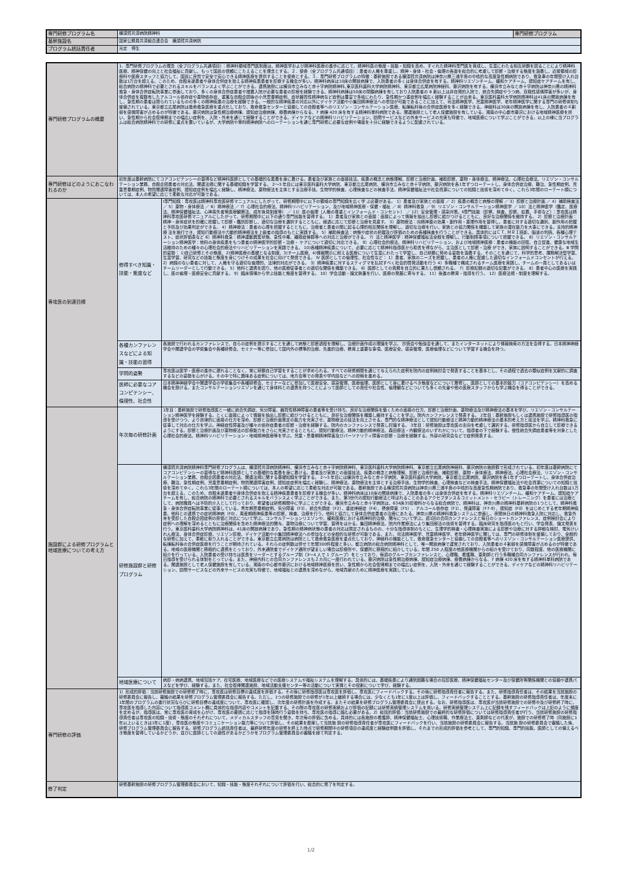| 専門研修プログラム名 | 横須賀共済病院精神科 | 専門研修プログラム |
| 基幹施設名 | 国家公務員共済組合連合会 横須賀共済病院 | |
| プログラム統括責任者 | 光定 博生 | |
| 専門研修プログラムの概要 | 1．専門研修プログラムの理念（全プログラム共通項目）：精神科領域専門医制度は、精神医学および精神科医療の進歩に応じて、精神科医の態度・技能・知識を高め、すぐれた精神科専門医を育成し、生涯にわたる相互研鑽を図ることにより精神科医療、精神保健の向上と社会福祉に貢献し、もって国民の信頼にこたえることを理念とする。２．使命（全プログラム共通項目）：患者の人権を尊重し、精神・身体・社会・倫理の各面を総合的に考慮して診断・治療する態度を涵養し、近接領域の診療科や医療スタッフと協力して、国民に良質で安全で安心できる精神医療を提供することを使命とする。３．専門研修プログラムの特徴：基幹施設である横須賀共済病院は神奈川県三浦半島の中核的な高度急性期病院であり、救急車の年間受け入れ台数は1万台を超える。このため、自殺未遂患者や身体合併症を抱える精神疾患患者を診療する機会が多い。精神科病床は10床の開放病棟で、入院患者の多くは身体合併症を有する。精神科リエゾンチーム、緩和ケアチーム、認知症ケアチームを有し、総合病院の精神科で必要とされるスキルをバランスよく学ぶことができる。連携施設には横浜市立みなと赤十字病院精神科､東京医科歯科大学病院精神科、東京都立広尾病院神経科、藤沢病院を有する。横浜市立みなと赤十字病院は神奈川県の精神科救急・身体合併症転院事業に参画しており、多くの身体合併症患者や措置入院が必要な患者の診療を経験できる。精神科病棟は50床の閉鎖病棟を有しており入院患者の 8 割以上は非自発的入院で、統合失調症やうつ病、双極性感情障害が多いが、身体合併症を複数有したアルコール依存症や薬物依存症、重篤な自殺企図後の小児思春期症例、症状器質性精神病など症例は豊富で多岐にわたり、急性期かつ重症例を幅広く経験することが出来る。東京医科歯科大学病院精神科は41床の開放病棟を有し、急性期の患者は限られているものの多くの精神疾患の治療を経験できる。一般的な精神疾患の対応以外にデイケア活動や小集団精神療法への参加が可能であることに加えて、司法精神医学、児童精神医学、老年精神医学に関する専門の研修体制も整備されている。東京都立広尾病院は救命救急医療を重点化しており、救命救急センターと協働しての自殺者等へのリエゾン・コンサルテーション医療、転棟転科後の合併症医療を多く経験できる。神経科は30床の開放病棟を有し、入院患者の４割弱を感情障害が占めるのが特徴である。藤沢病院は急性期治療病棟、認知症治療病棟、療養病棟からなる、7 病棟 420 床を有する精神科単科病院である。関連施設として老人保健施設を有している。湘南の中心都市藤沢における地域精神医療を担い、急性期から社会復帰期までの幅広い症例を、入院・外来を通じて経験することができる。デイケアなどの精神科リハビリテーション、訪問サービスなどの外来サービスの充実も特徴で、地域医療について学ぶことができる。以上の様に当プログラムは総合病院精神科での研修に重点を置いているが、大学病院や単科精神病院へのローテーションを通じ専門研修に必要な症例や場面を十分に経験できるように配慮されている。 | |
| 専門研修はどのようにおこなわれるのか | 初年度は基幹病院にてコアコンピテンシーの習得など精神科医師としての基礎的な素養を身に着ける。患者及び家族との面接技法、疾患の概念と病態理解、診断と治療計画、補助診断、薬物・身体療法、精神療法、心理社会療法、リエゾン・コンサルテーション業務、自殺企図患者の対応法、関連法規に関する基礎知識を学習する。 2～3 年目には東京医科歯科大学病院、東京都立広尾病院、横浜市立みなと赤十字病院、藤沢病院を各1年ずつローテートし、身体合併症治療、難治、急性期症例、児童思春期症例、物質関連障害症例、認知症症例を幅広く経験し、精神療法、薬物療法を主体とする治療手技、生物学的検査、心理検査などの検査手法、精神保健福祉法や社会資源についての知識と技術を深めてゆく。これら3年間のローテート順については、本人の希望に応じて柔軟な対応が可能である。 | |
| 専攻医の到達目標 | 修得すべき知識・技能・態度など | Ⅰ専門知識：専攻医は精神科専攻医研修マニュアルにしたがって、研修期間中に以下の領域の専門知識を広く学 ぶ必要がある。 1）患者及び家族との面接 ／ 2）疾患の概念と病態の理解 ／ 3）診断と治療計画 ／ 4）補助検査法 ／ 5）薬物・身体療法 ／ 6）精神療法 ／ 7）心理社会的療法、精神科リハビリテーション、及び地域精神医療・保健・福祉 ／ 8）精神科救急 ／ 9）リエゾン・コンサルテーション精神医学 ／ 10）法と精神医学（鑑定、医療法、精神保健福祉法、心神喪失者等医療観察法、成年後見制度等） ／ 11）医の倫理（人権の尊重とインフォームド・コンセント） ／ 12）安全管理・感染対策。Ⅱ専門技能（診察、検査、診断、処置、手術など）：専攻医は精神科専攻医研修マニュアルにしたがって、研修期間中に以下の通り専門技能を習得する。 1）患者及び家族との面接：面接によって情報を抽出し診断に結びつけるとともに、良好な治療関係を維持する。 2）診断と治療計画：精神・身体症状を的確に把握して診断・鑑別診断し、適切な治療を選択するとともに、経過に応じて診断と治療を見直す。 3）薬物療法：向精神薬の効果・副作用・薬理作用を習得し、患者に対する適切な選択、副作用の把握と予防及び効果判定ができる。 4）精神療法：患者の心理を把握するとともに、治療者と患者の間に起る心理的相互関係を理解し、適切な治療を行い、家族との協力関係を構築して家族の潜在能力を大事にできる。支持的精神療 法を施行でき、認知行動療法や力動的精神療法を上級者の指導のもとに実践する。 5）補助検査法：病態や症状の把握及び評価のための各種検査を行うことができる。具体的にはＣＴ, ＭＲＩ読影、脳波の判読、各種心理テスト、症状評価表など 6）精神科救急：精神運動興奮状態、急性中毒、離脱症候群等への対応と治療ができる。 7）法と精神医学：精神保健福祉法全般を理解し、行動制限事項について把握できる。 8）リエゾン・コンサルテーション精神医学：他科の身体疾患をもつ患者の精神医学的診断・治療・ ケアについて適切に対応できる。 9）心理社会的療法、精神科リハビリテーション、および地域精神医療：患者の機能の回復、自立促進、健康な地域生活維持のための種々の心理社会的療法やリハビリテーションを実践できる。 10)各種精神疾患について、必要に応じて精神科指導医から助言を得ながら、主治医として診断・治療 ができ、家族に説明することができる。Ⅲ 学問的姿勢： 1)自己研修とその態度、2)精神医療の基礎となる制度、3)チーム医療、4)情報開示に耐える医療について生涯にわたって学習し、自己研鑽に努める姿勢を涵養する。そのことを通じて、科学的思考、課題解決型学習、生涯学習、研究などの技能と態度を身につけその成果を社会に向けて発信できる。 Ⅳ 医師としての倫理性、社会性など： 1）患者、家族のニーズを把握し、患者の人権に配慮した適切なインフォームドコンセントが行える。 2）病識のない患者に対して、人権を守る適切な倫理的、法律的対応ができる。 3）精神疾患に対するスティグマを払拭すべく社会的啓発活動を行う 4）多職種で構成されるチーム医療を実践し、チームの一員としてあるいはチームリーダーとして行動できる。 5）他科と連携を図り、他の医療従事者との適切な関係を構築できる。 6）医師としての責務を自立的に果たし信頼される。 7）診療記録の適切な記載ができる。 8）患者中心の医療を実践し、医の倫理・医療安全に貢献する。 9）臨床現場から学ぶ技能と態度を習得する。 10）学会活動・論文執筆を行い、医療の発展に寄与する。 11）後進の教育・指導を行う。 12）医療法規・制度を理解する。 |
| | 各種カンファレンスなどによる知識・技能の習得 | 各施設で行われるカンファレンスで、自らの症例を提示することを通して病態と診断過程を理解し、治療計画作成の理論を学ぶ。 抄読会や勉強会を通して、またインターネットにより情報検索の方法を会得する。日本精神神経学会や関連学会の学術集会や各種研修会、セミナー等に参加して国内外の標準的治療、先進的治療、教育上重要な事項、医療安全、感染管理、医療倫理などについて学習する機会を持つ。 |
| | 学問的姿勢 | 専攻医は医学・医療の進歩に遅れることなく、常に研鑽自己学習をすることが求められる。すべての研修期間を通じて与えられた症例を院内の症例検討会で発表することを基本とし、その過程で過去の類似症例を文献的に調査するなどの姿勢を心がける。その中で特に興味ある症例については、地方会等での発表や学内誌などへの投稿を進める。 |
| | 医師に必要なコアコンピテンシー、倫理性、社会性 | 日本精神神経学会や関連学会の学術集会や各種研修会、セミナーなどに参加して医療安全、感染管理、医療倫理、医師として身に着けるべき態度などについて履修し、医師としての基本的能力（コアコンピテンシー）を高める機会を設ける。またコンサルテーションリエゾンを通じて身体科との連携を持つことによって医師としての責任や社会性、倫理観などについても多くの先輩や他の医療スタッフからも学ぶ機会を得ることができる。 |
| 施設群による研修プログラムと地域医療についての考え方 | 年次毎の研修計画 | 1年目：基幹施設で研修指導医と一緒に統合失調症、気分障害、器質性精神障害の患者等を受け持ち、良好な治療関係を築くための面接の仕方、診断と治療計画、薬物療法及び精神療法の基本を学び、リエゾン・コンサルテーション精神医学を経験する。とくに面接によって情報を抽出し診断に結びつけるとともに、良好な治療関係を構築し維持することを学ぶ。院内カンファレンスで発表する。 2年目：基幹施設もしくは連携施設で研修指導医の指導を受けつつ、より自律的に面接の仕方を深め、診断と治療計画策定の能力を充実させ、薬物療法の技法を向上させる。専門的な精神療法として認知行動療法と精神力動的精神療法の基本的考え方と技法を学ぶ。精神科救急に従事して対応の仕方を学ぶ。神経症性障害及び種々の依存症患者の診断・治療を経験する。院内のカンファレンスで発表し討論する。 3年目：研修施設は専攻医の志向を考慮して選択する。研修指導医から自立して診療できるようにする。診断と治療計画及び薬物療法の診療能力をさらに充実させるとともに、認知行動療法、精神力動的精神療法、森田療法・内観療法のいずれかについて、指導者の下で経験する。慢性統合失調症患者等を対象とした心理社会的療法、精神科リハビリテーション・地域精神医療等を学ぶ。児童・思春期精神障害及びパーソナリティ障害の診断・治療を経験する。外部の研究会などで症例発表する。 |
| | 研修施設群と研修プログラム | 横須賀共済病院精神科専門研修プログラムは、横須賀共済病院精神科、横浜市立みなと赤十字病院精神科、東京医科歯科大学病院精神科、東京都立広尾病院神経科、藤沢病院の施設群で形成されている。初年度は基幹病院にてコアコンピテンシーの習得など精神科医師としての基礎的な素養を身に着ける。患者及び家族との面接技法、疾患の概念と病態理解、診断と治療計画、補助診断、薬物・身体療法、精神療法、心理社会療法、リエゾン・コンサルテーション業務、自殺企図患者の対応法、関連法規に関する基礎知識を学習する。 2～3 年目には横浜市立みなと赤十字病院、東京医科歯科大学病院、東京都立広尾病院、藤沢病院を各1年ずつローテートし、身体合併症治療、難治、急性期症例、児童思春期症例、物質関連障害症例、認知症症例を幅広く経験し、精神療法、薬物療法を主体とする治療手技、生物学的検査、心理検査などの検査手法、精神保健福祉法や社会資源についての知識と技術を深めてゆく。これら3年間のローテート順については、本人の希望に応じて柔軟な対応が可能である。基幹施設である横須賀共済病院は神奈川県三浦半島の中核的な高度急性期病院であり、救急車の年間受け入れ台数は1万台を超える。このため、自殺未遂患者や身体合併症を抱える精神疾患患者を診療する機会が多い。精神科病床は10床の開放病棟で、入院患者の多くは身体合併症を有する。精神科リエゾンチーム、緩和ケアチーム、認知症ケアチームを有し、総合病院の精神科で必要とされるスキルをバランスよく学ぶことができる。また、第3世代の認知行動療法と呼ばれることのあるアクセプタンス＆コミットメント・セラピー（トレーニング）を患者には治療として、病院職員へは予防的介入として行っており、希望者は研修期間中に学ぶことができる。横浜市立みなと赤十字病院は、634床35診療科からなる総合病院で、精神科は、神奈川県の精神科基幹病院の1つとして、精神科救急・身体合併症転院事業に従事している。青年期思春期症例、気分障害（F3）、統合失調症（F2）、重症神経症（F4）、摂食障害（F5）、アルコール依存症（F1）、発達障害（F7-9）、認知症（F0）をはじめとする老年期精神疾患、他科との連携での症状精神病（F0）、周産期精神疾患等の診断、検査、治療を行う。他科と協力して身体合併症患者の治療にあたる。神奈川県の精神科救急システムに参画し、夜間休日の精神科救急入院に対応し、救急外来を受診した自殺企図症例の評価と対応について学ぶ。コンサルテーションリエゾンや、緩和医療における精神科的治療、関与について学ぶ。週1回の合同カンファレンスと毎日のショートカンファレンス、症例検討会により症例への理解を深めるとともに治療関係を含めた精神療法的関与、薬物治療について学習、習得をはかる。集団精神療法、院内作業療法により集団療法の技術を習得する。臨床研究を指導医のもと行い、学会発表、論文発表を行う。東京医科歯科大学病院精神科は、41床の開放病棟であり、急性期の精神病状態の患者の対応は限定されるものの、十分な指導体制のもとに、生理学的検査・心理検査実施による診断や治療に対する詳細な検討、電気けいれん療法、身体合併症診療、リエゾン診療、デイケア活動や小集団精神療法への参加などの全般的な研修が可能である。また、司法精神医学、児童精神医学、老年精神医学に関しては、専門の研修体制を整備しており、全般的な研修に加えて、柔軟に取り入れることができる。東京都立広尾病院は病院として救命救急医療を重点化しており、神経科の機能として、救命救急センターと協働しての自殺者等へのリエゾン・コンサルテーション医療提供、転棟転科後の合併症医療を行うことが期待されている。それらの症例数は併せて年間300件程度と多い。都立病院の総合病院精神科として、唯一開放病棟で運営されており、入院患者の４割弱を感情障害が占めるのが特徴である。地域の医療機関と積極的に連携をとっており、外来通院者でデイケア通所が望ましい場合は診療所や、保健所に積極的に紹介している。年間 250 人程度の他医療機関からの紹介を受けており、同数程度、他の医療機関に紹介を行っている。入院患者の受け持ちは医長をリーダーとするグループ制（3～4 人で 1 グループ）をとっており、毎週のグループカンファレンスと、心理職、看護職、薬剤師と行う多職種合同カンファレンスが行われ、毎日指導を受けられる体制をとっている。また、神経内科との合同カンファレンスも２カ月に一度行われている。藤沢病院は急性期治療病棟、認知症治療病棟、療養病棟からなる、7 病棟 420 床を有する精神科単科病院である。関連施設として老人保健施設を有している。湘南の中心都市藤沢における地域精神医療を担い、急性期から社会復帰期までの幅広い症例を、入院・外来を通じて経験することができる。デイケアなどの精神科リハビリテーション、訪問サービスなどの外来サービスの充実も特徴で、地域福祉との連携を深めながら、地域貢献のために精神医療を実践している。 |
| | 地域医療について | 病診・病病連携、地域包括ケア、在宅医療、地域医療などでの医療システムや福祉システムを理解する。具体的には、基礎疾患により通院困難な場合の往診医療、精神保健福祉センター及び保健所等関係機関との協働や連携パスなどを学び、経験する。また、社会復帰関連施設、地域活動支援センター等の活動について実情とその役割について学び、経験する。 |
| 専門研修の評価 | 1）形成的評価：当該研修施設での研修修了時に、専攻医は研修目標の達成度を評価する。その後に研修指導医は専攻医を評価し、専攻医にフィードバックする。その後に研修指導責任者に報告する。また、研修指導責任者は、その結果を当該施設の研修委員会に報告し、審議の結果を研修プログラム管理委員会に報告する。ただし、1つの研修施設での研修が1年以上継続する場合には、少なくとも1年に1度以上は評価し、フィードバックすることとする。基幹施設の研修指導責任者は、年度末に1年間のプログラムの進行状況ならびに研修目標の達成度について、専攻医に確認し、次年度の研修計画を作成する。またその結果を研修プログラム管理委員会に提出する。なお、研修指導医は、専攻医が当該研修施設での研修中及び研修終了時に、専攻医を指導した内容について指導医コメント欄に具体的な指導内容やコメントを記載する。その際の専攻医の研修実績および評価の記録には研修実績管理システムを用いる。研修実績管理システム上に記録を残すフィードバックは上記のように頻度を定めるが、指導医は、常に専攻医の育成を心がけ、専攻医の要請に応じて指導を随時行う姿勢を持ち、専攻医の指導に臨む必要がある。2）総括的評価：当該研修施設での最終的な研修評価については研修指導責任者が行う。当該研修施設の研修指導責任者は専攻医の知識・技術・態度のそれぞれについて、メディカルスタッフの意見を聞き、年次毎の評価に含める。具体的には各施設の看護師、精神保健福祉士、心理技術職、作業療法士、薬剤師などの代表が、施設での研修修了時（同施設に1年以上いるときは1年に1度）、専攻医の態度やコミュニケーション能力等について評価し、その結果を勘案して当該施 設の研修指導責任者が専攻医にフィードバックを行い、当該施設の研修委員会に報告する。当該施 設の研修委員会で審議した後、研修プログラム管理委員会に報告する。研修プログラム統括責任者は、最終研修年度の研修を終えた時点で研修期間中の研修項目の達成度と経験症例数を評価し、それまでの形成的評価を参考として、専門的知識、専門的技能、医師としての備えるべき態度を習得しているかどうか、並びに医師としての適性があるかどうかをプログラム管理委員会の審議を経て判定する。 | |
| 修了判定 | 研修基幹施設の研修プログラム管理委員会において、知識・技能・態度それぞれについて評価を行い、総合的に修了を判定する。 | |
1/2